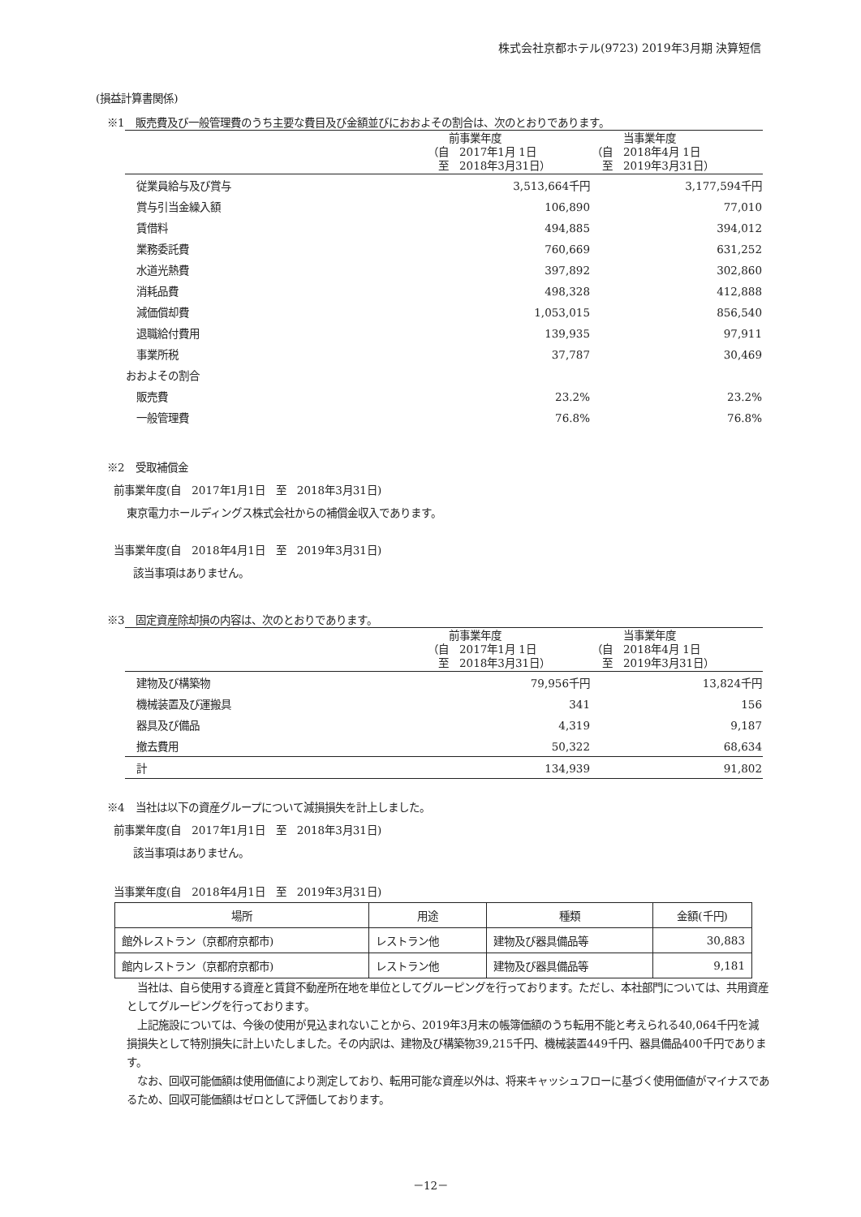株式会社京都ホテル(9723) 2019年3月期 決算短信
(損益計算書関係)
※1　販売費及び一般管理費のうち主要な費目及び金額並びにおおよその割合は、次のとおりであります。
| | 前事業年度 （自 2017年1月 1日 至 2018年3月31日） | 当事業年度 （自 2018年4月 1日 至 2019年3月31日） |
| --- | --- | --- |
| 従業員給与及び賞与 | 3,513,664千円 | 3,177,594千円 |
| 賞与引当金繰入額 | 106,890 | 77,010 |
| 賃借料 | 494,885 | 394,012 |
| 業務委託費 | 760,669 | 631,252 |
| 水道光熱費 | 397,892 | 302,860 |
| 消耗品費 | 498,328 | 412,888 |
| 減価償却費 | 1,053,015 | 856,540 |
| 退職給付費用 | 139,935 | 97,911 |
| 事業所税 | 37,787 | 30,469 |
| おおよその割合 | | |
| 販売費 | 23.2% | 23.2% |
| 一般管理費 | 76.8% | 76.8% |
※2　受取補償金
前事業年度(自　2017年1月1日　至　2018年3月31日)
東京電力ホールディングス株式会社からの補償金収入であります。
当事業年度(自　2018年4月1日　至　2019年3月31日)
該当事項はありません。
※3　固定資産除却損の内容は、次のとおりであります。
| | 前事業年度 （自 2017年1月 1日 至 2018年3月31日） | 当事業年度 （自 2018年4月 1日 至 2019年3月31日） |
| --- | --- | --- |
| 建物及び構築物 | 79,956千円 | 13,824千円 |
| 機械装置及び運搬具 | 341 | 156 |
| 器具及び備品 | 4,319 | 9,187 |
| 撤去費用 | 50,322 | 68,634 |
| 計 | 134,939 | 91,802 |
※4　当社は以下の資産グループについて減損損失を計上しました。
前事業年度(自　2017年1月1日　至　2018年3月31日)
該当事項はありません。
当事業年度(自　2018年4月1日　至　2019年3月31日)
| 場所 | 用途 | 種類 | 金額(千円) |
| 館外レストラン（京都府京都市) | レストラン他 | 建物及び器具備品等 | 30,883 |
| 館内レストラン（京都府京都市) | レストラン他 | 建物及び器具備品等 | 9,181 |
　当社は、自ら使用する資産と賃貸不動産所在地を単位としてグルーピングを行っております。ただし、本社部門については、共用資産としてグルーピングを行っております。
　上記施設については、今後の使用が見込まれないことから、2019年3月末の帳簿価額のうち転用不能と考えられる40,064千円を減損損失として特別損失に計上いたしました。その内訳は、建物及び構築物39,215千円、機械装置449千円、器具備品400千円であります。
　なお、回収可能価額は使用価値により測定しており、転用可能な資産以外は、将来キャッシュフローに基づく使用価値がマイナスであるため、回収可能価額はゼロとして評価しております。
－12－